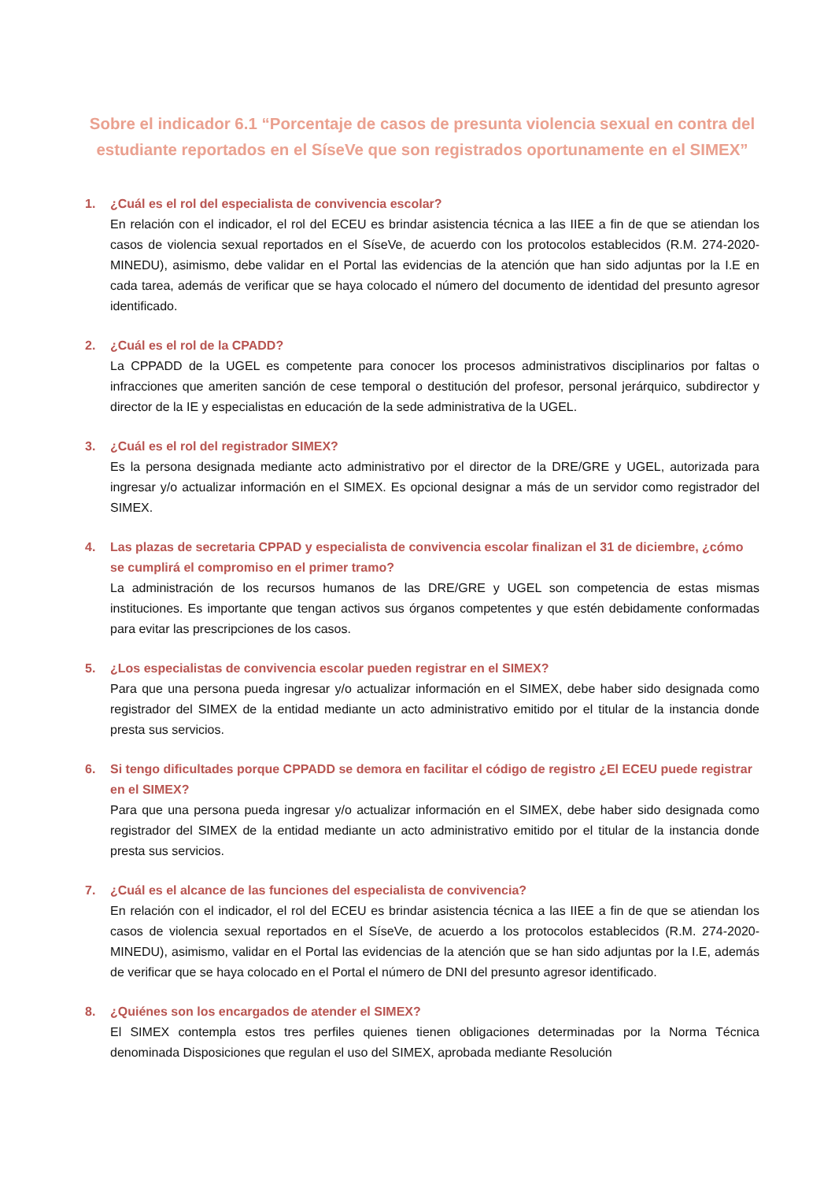Sobre el indicador 6.1 “Porcentaje de casos de presunta violencia sexual en contra del estudiante reportados en el SíseVe que son registrados oportunamente en el SIMEX”
1. ¿Cuál es el rol del especialista de convivencia escolar?
En relación con el indicador, el rol del ECEU es brindar asistencia técnica a las IIEE a fin de que se atiendan los casos de violencia sexual reportados en el SíseVe, de acuerdo con los protocolos establecidos (R.M. 274-2020-MINEDU), asimismo, debe validar en el Portal las evidencias de la atención que han sido adjuntas por la I.E en cada tarea, además de verificar que se haya colocado el número del documento de identidad del presunto agresor identificado.
2. ¿Cuál es el rol de la CPADD?
La CPPADD de la UGEL es competente para conocer los procesos administrativos disciplinarios por faltas o infracciones que ameriten sanción de cese temporal o destitución del profesor, personal jerárquico, subdirector y director de la IE y especialistas en educación de la sede administrativa de la UGEL.
3. ¿Cuál es el rol del registrador SIMEX?
Es la persona designada mediante acto administrativo por el director de la DRE/GRE y UGEL, autorizada para ingresar y/o actualizar información en el SIMEX. Es opcional designar a más de un servidor como registrador del SIMEX.
4. Las plazas de secretaria CPPAD y especialista de convivencia escolar finalizan el 31 de diciembre, ¿cómo se cumplirá el compromiso en el primer tramo?
La administración de los recursos humanos de las DRE/GRE y UGEL son competencia de estas mismas instituciones. Es importante que tengan activos sus órganos competentes y que estén debidamente conformadas para evitar las prescripciones de los casos.
5. ¿Los especialistas de convivencia escolar pueden registrar en el SIMEX?
Para que una persona pueda ingresar y/o actualizar información en el SIMEX, debe haber sido designada como registrador del SIMEX de la entidad mediante un acto administrativo emitido por el titular de la instancia donde presta sus servicios.
6. Si tengo dificultades porque CPPADD se demora en facilitar el código de registro ¿El ECEU puede registrar en el SIMEX?
Para que una persona pueda ingresar y/o actualizar información en el SIMEX, debe haber sido designada como registrador del SIMEX de la entidad mediante un acto administrativo emitido por el titular de la instancia donde presta sus servicios.
7. ¿Cuál es el alcance de las funciones del especialista de convivencia?
En relación con el indicador, el rol del ECEU es brindar asistencia técnica a las IIEE a fin de que se atiendan los casos de violencia sexual reportados en el SíseVe, de acuerdo a los protocolos establecidos (R.M. 274-2020-MINEDU), asimismo, validar en el Portal las evidencias de la atención que se han sido adjuntas por la I.E, además de verificar que se haya colocado en el Portal el número de DNI del presunto agresor identificado.
8. ¿Quiénes son los encargados de atender el SIMEX?
El SIMEX contempla estos tres perfiles quienes tienen obligaciones determinadas por la Norma Técnica denominada Disposiciones que regulan el uso del SIMEX, aprobada mediante Resolución